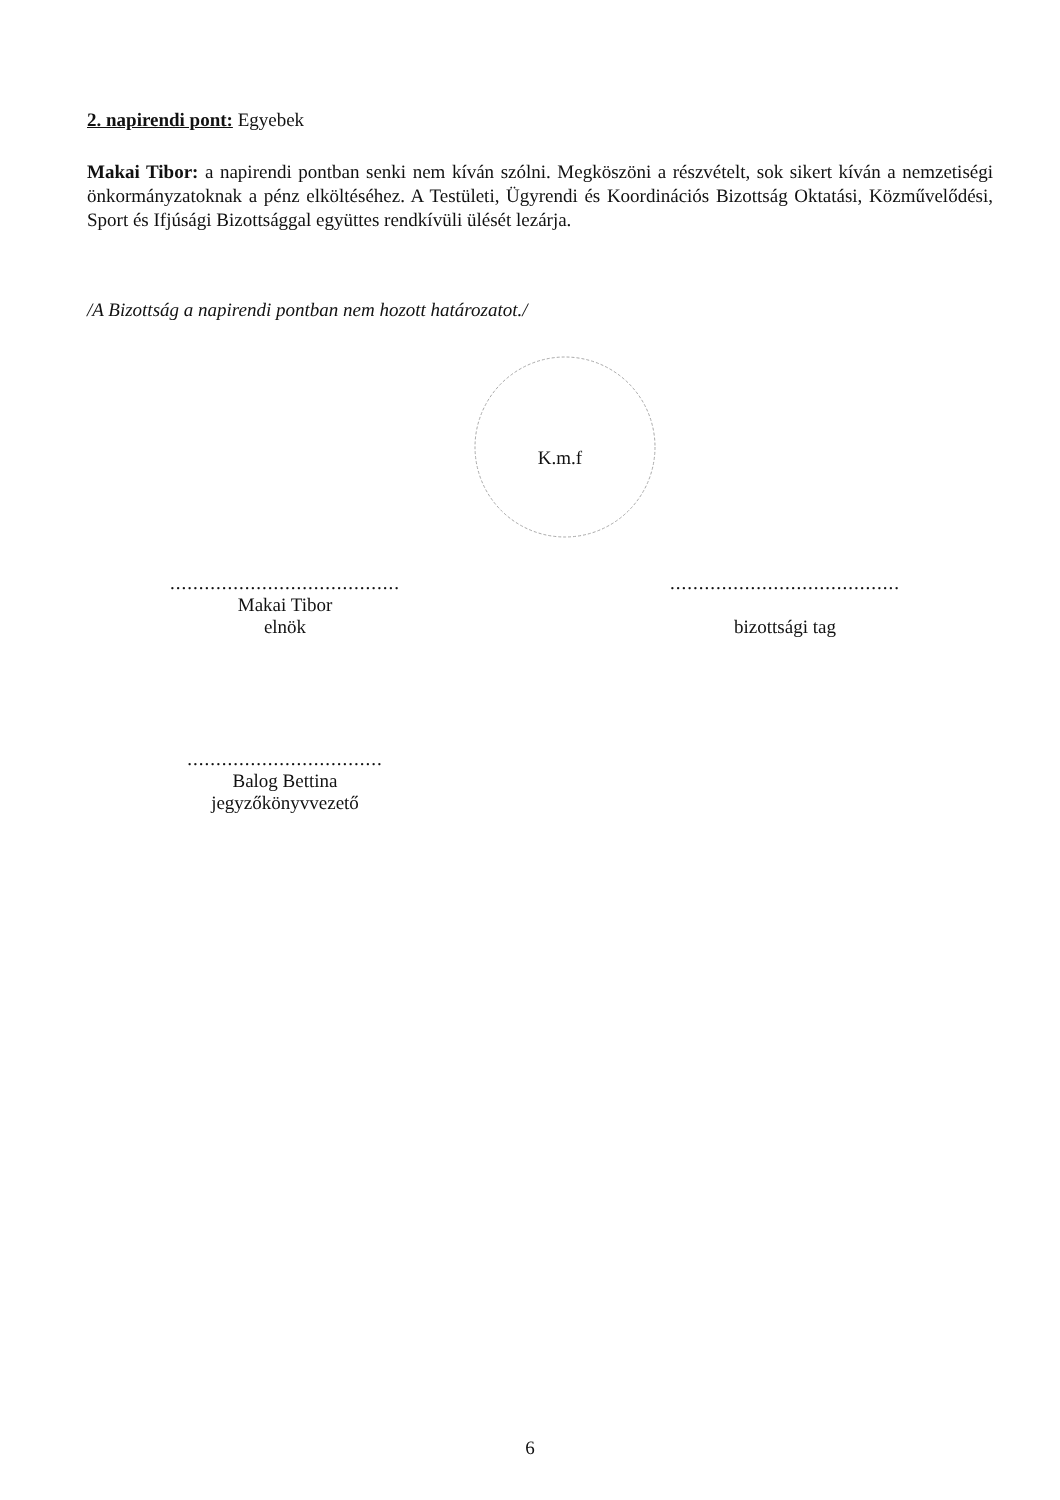2. napirendi pont: Egyebek
Makai Tibor: a napirendi pontban senki nem kíván szólni. Megköszöni a részvételt, sok sikert kíván a nemzetiségi önkormányzatoknak a pénz elköltéséhez. A Testületi, Ügyrendi és Koordinációs Bizottság Oktatási, Közművelődési, Sport és Ifjúsági Bizottsággal együttes rendkívüli ülését lezárja.
/A Bizottság a napirendi pontban nem hozott határozatot./
K.m.f
........................................
Makai Tibor
elnök
........................................
bizottsági tag
..................................
Balog Bettina
jegyzőkönyvvezető
6